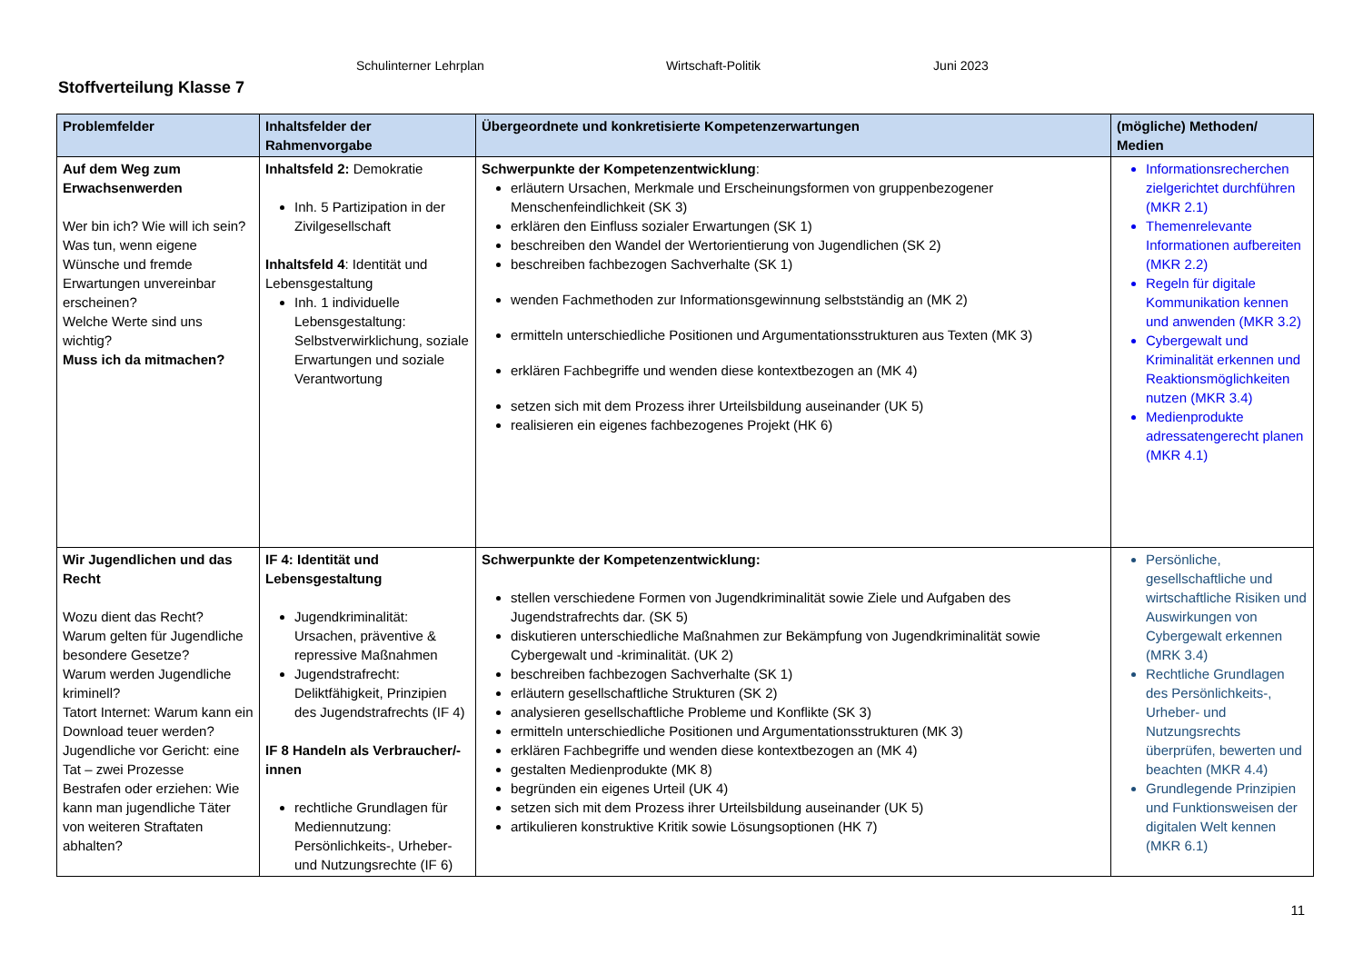Schulinterner Lehrplan Wirtschaft-Politik Juni 2023
Stoffverteilung Klasse 7
| Problemfelder | Inhaltsfelder der Rahmenvorgabe | Übergeordnete und konkretisierte Kompetenzerwartungen | (mögliche) Methoden/ Medien |
| --- | --- | --- | --- |
| Auf dem Weg zum Erwachsenwerden Wer bin ich? Wie will ich sein? Was tun, wenn eigene Wünsche und fremde Erwartungen unvereinbar erscheinen? Welche Werte sind uns wichtig? Muss ich da mitmachen? | Inhaltsfeld 2: Demokratie Inh. 5 Partizipation in der Zivilgesellschaft Inhaltsfeld 4 : Identität und Lebensgestaltung Inh. 1 individuelle Lebensgestaltung: Selbstverwirklichung, soziale Erwartungen und soziale Verantwortung | Schwerpunkte der Kompetenzentwicklung : erläutern Ursachen, Merkmale und Erscheinungsformen von gruppenbezogener Menschenfeindlichkeit (SK 3) erklären den Einfluss sozialer Erwartungen (SK 1) beschreiben den Wandel der Wertorientierung von Jugendlichen (SK 2) beschreiben fachbezogen Sachverhalte (SK 1) wenden Fachmethoden zur Informationsgewinnung selbstständig an (MK 2) ermitteln unterschiedliche Positionen und Argumentationsstrukturen aus Texten (MK 3) erklären Fachbegriffe und wenden diese kontextbezogen an (MK 4) setzen sich mit dem Prozess ihrer Urteilsbildung auseinander (UK 5) realisieren ein eigenes fachbezogenes Projekt (HK 6) | Informationsrecherchen zielgerichtet durchführen (MKR 2.1) Themenrelevante Informationen aufbereiten (MKR 2.2) Regeln für digitale Kommunikation kennen und anwenden (MKR 3.2) Cybergewalt und Kriminalität erkennen und Reaktionsmöglichkeiten nutzen (MKR 3.4) Medienprodukte adressatengerecht planen (MKR 4.1) |
| Wir Jugendlichen und das Recht Wozu dient das Recht? Warum gelten für Jugendliche besondere Gesetze? Warum werden Jugendliche kriminell? Tatort Internet: Warum kann ein Download teuer werden? Jugendliche vor Gericht: eine Tat – zwei Prozesse Bestrafen oder erziehen: Wie kann man jugendliche Täter von weiteren Straftaten abhalten? | IF 4: Identität und Lebensgestaltung Jugendkriminalität: Ursachen, präventive & repressive Maßnahmen Jugendstrafrecht: Deliktfähigkeit, Prinzipien des Jugendstrafrechts (IF 4) IF 8 Handeln als Verbraucher/-innen rechtliche Grundlagen für Mediennutzung: Persönlichkeits-, Urheber- und Nutzungsrechte (IF 6) | Schwerpunkte der Kompetenzentwicklung: stellen verschiedene Formen von Jugendkriminalität sowie Ziele und Aufgaben des Jugendstrafrechts dar. (SK 5) diskutieren unterschiedliche Maßnahmen zur Bekämpfung von Jugendkriminalität sowie Cybergewalt und -kriminalität. (UK 2) beschreiben fachbezogen Sachverhalte (SK 1) erläutern gesellschaftliche Strukturen (SK 2) analysieren gesellschaftliche Probleme und Konflikte (SK 3) ermitteln unterschiedliche Positionen und Argumentationsstrukturen (MK 3) erklären Fachbegriffe und wenden diese kontextbezogen an (MK 4) gestalten Medienprodukte (MK 8) begründen ein eigenes Urteil (UK 4) setzen sich mit dem Prozess ihrer Urteilsbildung auseinander (UK 5) artikulieren konstruktive Kritik sowie Lösungsoptionen (HK 7) | Persönliche, gesellschaftliche und wirtschaftliche Risiken und Auswirkungen von Cybergewalt erkennen (MRK 3.4) Rechtliche Grundlagen des Persönlichkeits-, Urheber- und Nutzungsrechts überprüfen, bewerten und beachten (MKR 4.4) Grundlegende Prinzipien und Funktionsweisen der digitalen Welt kennen (MKR 6.1) |
11